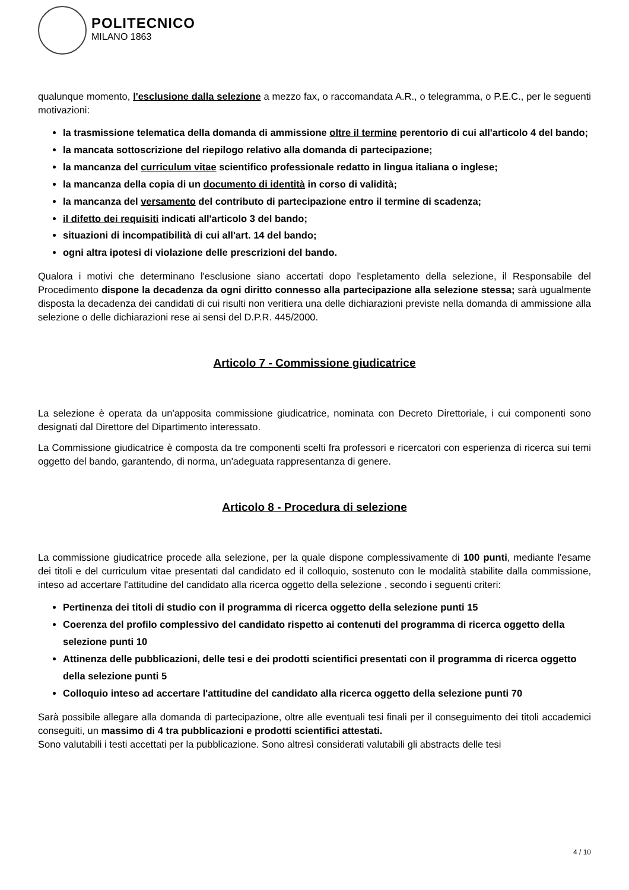POLITECNICO
MILANO 1863
qualunque momento, l'esclusione dalla selezione a mezzo fax, o raccomandata A.R., o telegramma, o P.E.C., per le seguenti motivazioni:
la trasmissione telematica della domanda di ammissione oltre il termine perentorio di cui all'articolo 4 del bando;
la mancata sottoscrizione del riepilogo relativo alla domanda di partecipazione;
la mancanza del curriculum vitae scientifico professionale redatto in lingua italiana o inglese;
la mancanza della copia di un documento di identità in corso di validità;
la mancanza del versamento del contributo di partecipazione entro il termine di scadenza;
il difetto dei requisiti indicati all'articolo 3 del bando;
situazioni di incompatibilità di cui all'art. 14 del bando;
ogni altra ipotesi di violazione delle prescrizioni del bando.
Qualora i motivi che determinano l'esclusione siano accertati dopo l'espletamento della selezione, il Responsabile del Procedimento dispone la decadenza da ogni diritto connesso alla partecipazione alla selezione stessa; sarà ugualmente disposta la decadenza dei candidati di cui risulti non veritiera una delle dichiarazioni previste nella domanda di ammissione alla selezione o delle dichiarazioni rese ai sensi del D.P.R. 445/2000.
Articolo 7 - Commissione giudicatrice
La selezione è operata da un'apposita commissione giudicatrice, nominata con Decreto Direttoriale, i cui componenti sono designati dal Direttore del Dipartimento interessato.
La Commissione giudicatrice è composta da tre componenti scelti fra professori e ricercatori con esperienza di ricerca sui temi oggetto del bando, garantendo, di norma, un'adeguata rappresentanza di genere.
Articolo 8 - Procedura di selezione
La commissione giudicatrice procede alla selezione, per la quale dispone complessivamente di 100 punti, mediante l'esame dei titoli e del curriculum vitae presentati dal candidato ed il colloquio, sostenuto con le modalità stabilite dalla commissione, inteso ad accertare l'attitudine del candidato alla ricerca oggetto della selezione , secondo i seguenti criteri:
Pertinenza dei titoli di studio con il programma di ricerca oggetto della selezione punti 15
Coerenza del profilo complessivo del candidato rispetto ai contenuti del programma di ricerca oggetto della selezione punti 10
Attinenza delle pubblicazioni, delle tesi e dei prodotti scientifici presentati con il programma di ricerca oggetto della selezione punti 5
Colloquio inteso ad accertare l'attitudine del candidato alla ricerca oggetto della selezione punti 70
Sarà possibile allegare alla domanda di partecipazione, oltre alle eventuali tesi finali per il conseguimento dei titoli accademici conseguiti, un massimo di 4 tra pubblicazioni e prodotti scientifici attestati.
Sono valutabili i testi accettati per la pubblicazione. Sono altresì considerati valutabili gli abstracts delle tesi
4 / 10